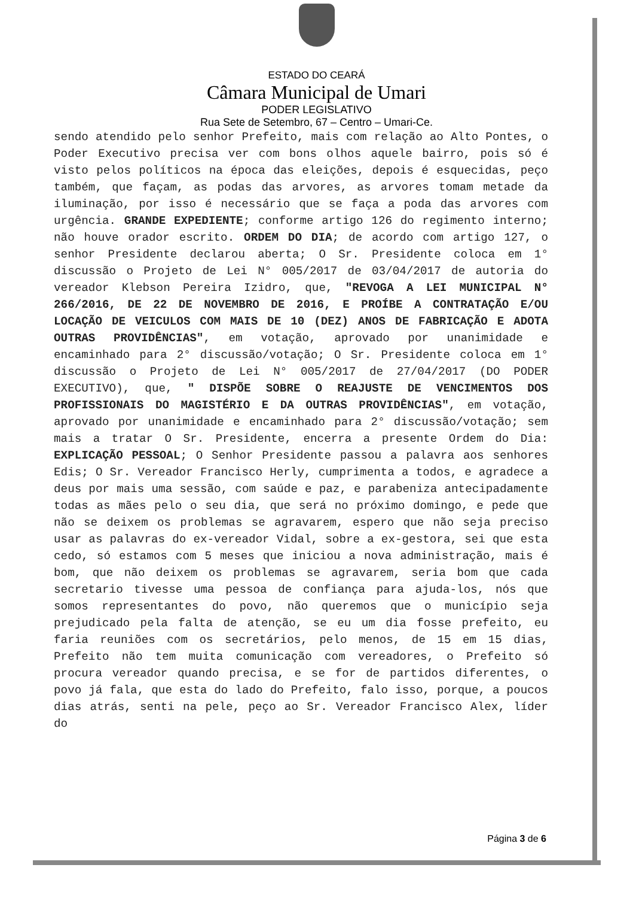ESTADO DO CEARÁ
Câmara Municipal de Umari
PODER LEGISLATIVO
Rua Sete de Setembro, 67 – Centro – Umari-Ce.
sendo atendido pelo senhor Prefeito, mais com relação ao Alto Pontes, o Poder Executivo precisa ver com bons olhos aquele bairro, pois só é visto pelos políticos na época das eleições, depois é esquecidas, peço também, que façam, as podas das arvores, as arvores tomam metade da iluminação, por isso é necessário que se faça a poda das arvores com urgência. GRANDE EXPEDIENTE; conforme artigo 126 do regimento interno; não houve orador escrito. ORDEM DO DIA; de acordo com artigo 127, o senhor Presidente declarou aberta; O Sr. Presidente coloca em 1° discussão o Projeto de Lei N° 005/2017 de 03/04/2017 de autoria do vereador Klebson Pereira Izidro, que, "REVOGA A LEI MUNICIPAL N° 266/2016, DE 22 DE NOVEMBRO DE 2016, E PROÍBE A CONTRATAÇÃO E/OU LOCAÇÃO DE VEICULOS COM MAIS DE 10 (DEZ) ANOS DE FABRICAÇÃO E ADOTA OUTRAS PROVIDÊNCIAS", em votação, aprovado por unanimidade e encaminhado para 2° discussão/votação; O Sr. Presidente coloca em 1° discussão o Projeto de Lei N° 005/2017 de 27/04/2017 (DO PODER EXECUTIVO), que, " DISPÕE SOBRE O REAJUSTE DE VENCIMENTOS DOS PROFISSIONAIS DO MAGISTÉRIO E DA OUTRAS PROVIDÊNCIAS", em votação, aprovado por unanimidade e encaminhado para 2° discussão/votação; sem mais a tratar O Sr. Presidente, encerra a presente Ordem do Dia: EXPLICAÇÃO PESSOAL; O Senhor Presidente passou a palavra aos senhores Edis; O Sr. Vereador Francisco Herly, cumprimenta a todos, e agradece a deus por mais uma sessão, com saúde e paz, e parabeniza antecipadamente todas as mães pelo o seu dia, que será no próximo domingo, e pede que não se deixem os problemas se agravarem, espero que não seja preciso usar as palavras do ex-vereador Vidal, sobre a ex-gestora, sei que esta cedo, só estamos com 5 meses que iniciou a nova administração, mais é bom, que não deixem os problemas se agravarem, seria bom que cada secretario tivesse uma pessoa de confiança para ajuda-los, nós que somos representantes do povo, não queremos que o município seja prejudicado pela falta de atenção, se eu um dia fosse prefeito, eu faria reuniões com os secretários, pelo menos, de 15 em 15 dias, Prefeito não tem muita comunicação com vereadores, o Prefeito só procura vereador quando precisa, e se for de partidos diferentes, o povo já fala, que esta do lado do Prefeito, falo isso, porque, a poucos dias atrás, senti na pele, peço ao Sr. Vereador Francisco Alex, líder do
Página 3 de 6